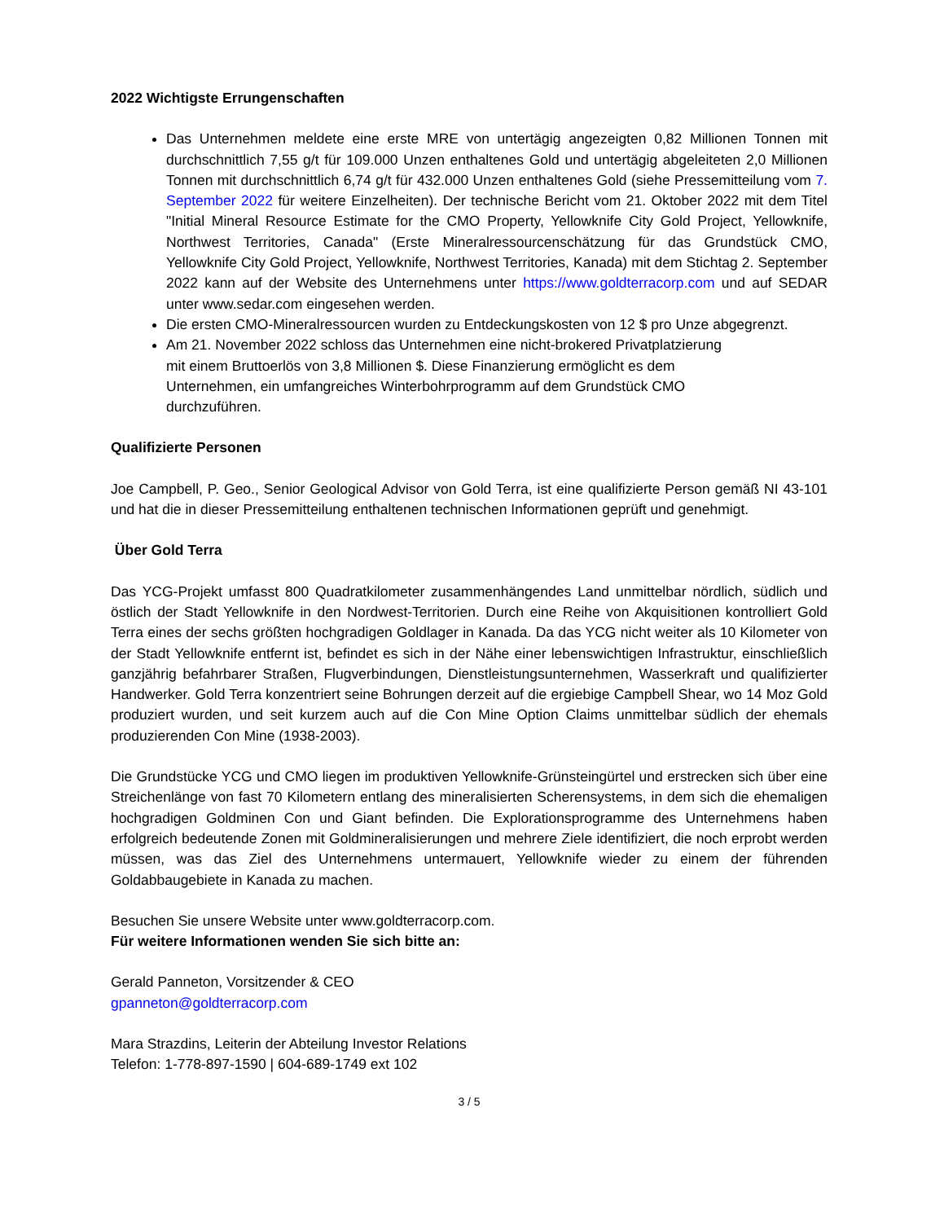2022 Wichtigste Errungenschaften
Das Unternehmen meldete eine erste MRE von untertägig angezeigten 0,82 Millionen Tonnen mit durchschnittlich 7,55 g/t für 109.000 Unzen enthaltenes Gold und untertägig abgeleiteten 2,0 Millionen Tonnen mit durchschnittlich 6,74 g/t für 432.000 Unzen enthaltenes Gold (siehe Pressemitteilung vom 7. September 2022 für weitere Einzelheiten). Der technische Bericht vom 21. Oktober 2022 mit dem Titel "Initial Mineral Resource Estimate for the CMO Property, Yellowknife City Gold Project, Yellowknife, Northwest Territories, Canada" (Erste Mineralressourcenschätzung für das Grundstück CMO, Yellowknife City Gold Project, Yellowknife, Northwest Territories, Kanada) mit dem Stichtag 2. September 2022 kann auf der Website des Unternehmens unter https://www.goldterracorp.com und auf SEDAR unter www.sedar.com eingesehen werden.
Die ersten CMO-Mineralressourcen wurden zu Entdeckungskosten von 12 $ pro Unze abgegrenzt.
Am 21. November 2022 schloss das Unternehmen eine nicht-brokered Privatplatzierung
mit einem Bruttoerlös von 3,8 Millionen $. Diese Finanzierung ermöglicht es dem
Unternehmen, ein umfangreiches Winterbohrprogramm auf dem Grundstück CMO
durchzuführen.
Qualifizierte Personen
Joe Campbell, P. Geo., Senior Geological Advisor von Gold Terra, ist eine qualifizierte Person gemäß NI 43-101 und hat die in dieser Pressemitteilung enthaltenen technischen Informationen geprüft und genehmigt.
Über Gold Terra
Das YCG-Projekt umfasst 800 Quadratkilometer zusammenhängendes Land unmittelbar nördlich, südlich und östlich der Stadt Yellowknife in den Nordwest-Territorien. Durch eine Reihe von Akquisitionen kontrolliert Gold Terra eines der sechs größten hochgradigen Goldlager in Kanada. Da das YCG nicht weiter als 10 Kilometer von der Stadt Yellowknife entfernt ist, befindet es sich in der Nähe einer lebenswichtigen Infrastruktur, einschließlich ganzjährig befahrbarer Straßen, Flugverbindungen, Dienstleistungsunternehmen, Wasserkraft und qualifizierter Handwerker. Gold Terra konzentriert seine Bohrungen derzeit auf die ergiebige Campbell Shear, wo 14 Moz Gold produziert wurden, und seit kurzem auch auf die Con Mine Option Claims unmittelbar südlich der ehemals produzierenden Con Mine (1938-2003).
Die Grundstücke YCG und CMO liegen im produktiven Yellowknife-Grünsteingürtel und erstrecken sich über eine Streichenlänge von fast 70 Kilometern entlang des mineralisierten Scherensystems, in dem sich die ehemaligen hochgradigen Goldminen Con und Giant befinden. Die Explorationsprogramme des Unternehmens haben erfolgreich bedeutende Zonen mit Goldmineralisierungen und mehrere Ziele identifiziert, die noch erprobt werden müssen, was das Ziel des Unternehmens untermauert, Yellowknife wieder zu einem der führenden Goldabbaugebiete in Kanada zu machen.
Besuchen Sie unsere Website unter www.goldterracorp.com.
Für weitere Informationen wenden Sie sich bitte an:
Gerald Panneton, Vorsitzender & CEO
gpanneton@goldterracorp.com
Mara Strazdins, Leiterin der Abteilung Investor Relations
Telefon: 1-778-897-1590 | 604-689-1749 ext 102
3 / 5